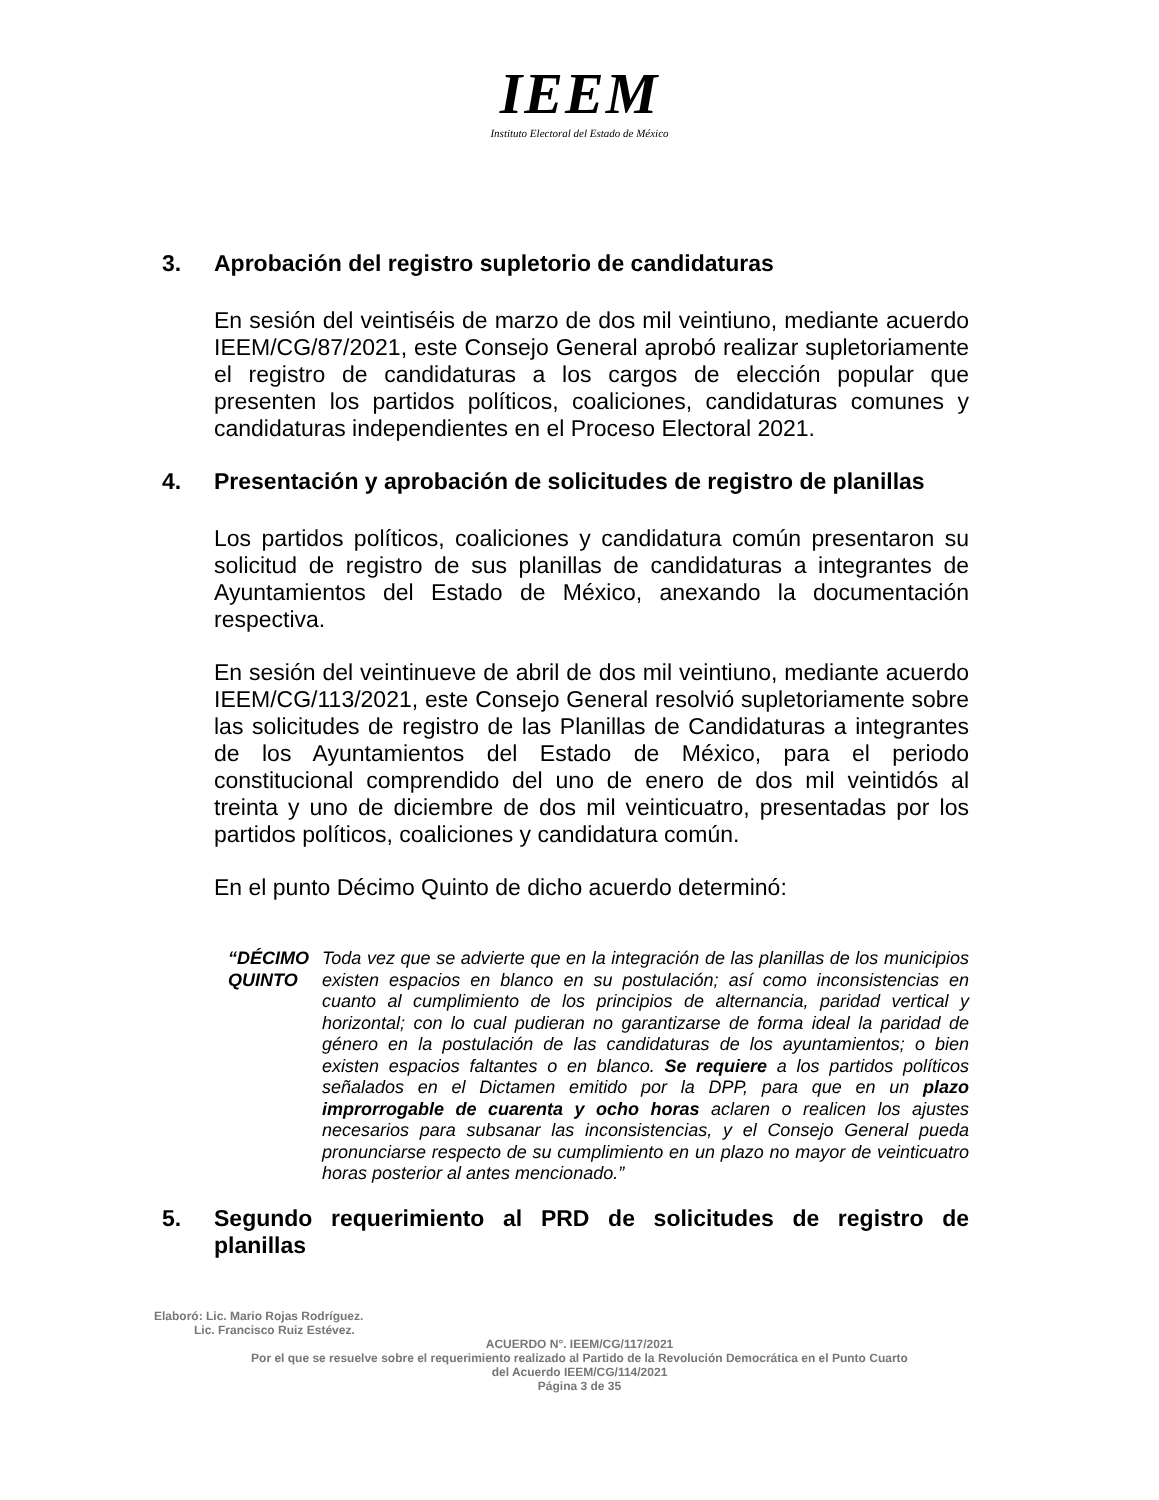IEEM
Instituto Electoral del Estado de México
3. Aprobación del registro supletorio de candidaturas
En sesión del veintiséis de marzo de dos mil veintiuno, mediante acuerdo IEEM/CG/87/2021, este Consejo General aprobó realizar supletoriamente el registro de candidaturas a los cargos de elección popular que presenten los partidos políticos, coaliciones, candidaturas comunes y candidaturas independientes en el Proceso Electoral 2021.
4. Presentación y aprobación de solicitudes de registro de planillas
Los partidos políticos, coaliciones y candidatura común presentaron su solicitud de registro de sus planillas de candidaturas a integrantes de Ayuntamientos del Estado de México, anexando la documentación respectiva.
En sesión del veintinueve de abril de dos mil veintiuno, mediante acuerdo IEEM/CG/113/2021, este Consejo General resolvió supletoriamente sobre las solicitudes de registro de las Planillas de Candidaturas a integrantes de los Ayuntamientos del Estado de México, para el periodo constitucional comprendido del uno de enero de dos mil veintidós al treinta y uno de diciembre de dos mil veinticuatro, presentadas por los partidos políticos, coaliciones y candidatura común.
En el punto Décimo Quinto de dicho acuerdo determinó:
“DÉCIMO QUINTO
Toda vez que se advierte que en la integración de las planillas de los municipios existen espacios en blanco en su postulación; así como inconsistencias en cuanto al cumplimiento de los principios de alternancia, paridad vertical y horizontal; con lo cual pudieran no garantizarse de forma ideal la paridad de género en la postulación de las candidaturas de los ayuntamientos; o bien existen espacios faltantes o en blanco. Se requiere a los partidos políticos señalados en el Dictamen emitido por la DPP, para que en un plazo improrrogable de cuarenta y ocho horas aclaren o realicen los ajustes necesarios para subsanar las inconsistencias, y el Consejo General pueda pronunciarse respecto de su cumplimiento en un plazo no mayor de veinticuatro horas posterior al antes mencionado.”
5. Segundo requerimiento al PRD de solicitudes de registro de planillas
Elaboró: Lic. Mario Rojas Rodríguez.
Lic. Francisco Ruiz Estévez.
ACUERDO N°. IEEM/CG/117/2021
Por el que se resuelve sobre el requerimiento realizado al Partido de la Revolución Democrática en el Punto Cuarto
del Acuerdo IEEM/CG/114/2021
Página 3 de 35